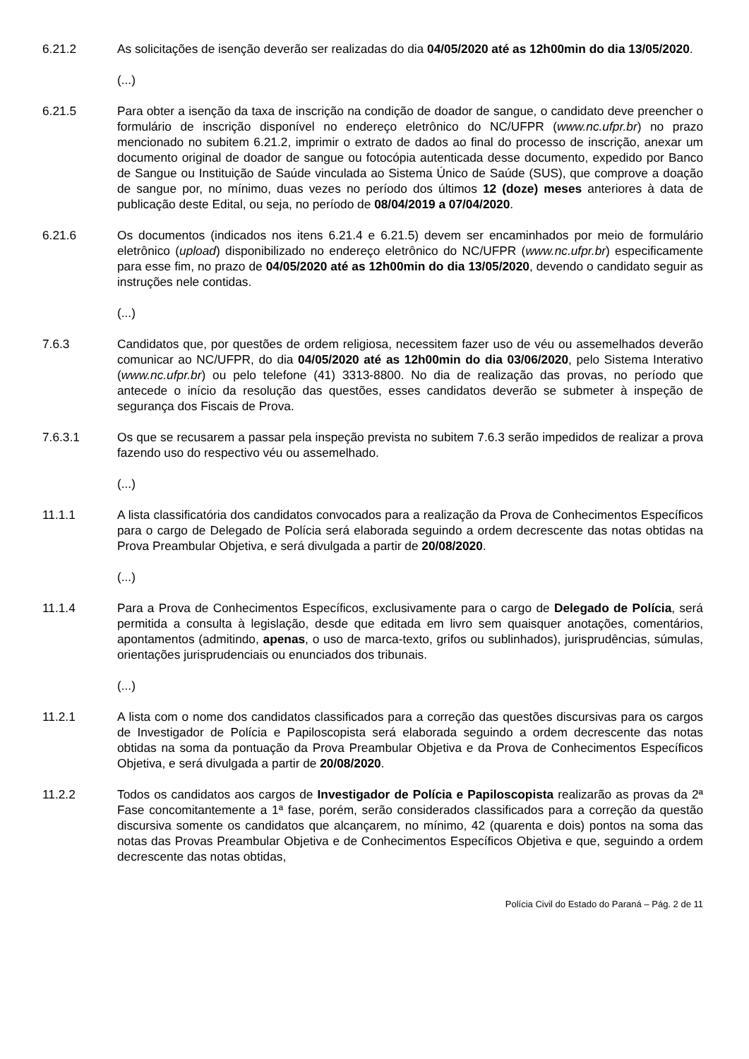6.21.2 As solicitações de isenção deverão ser realizadas do dia 04/05/2020 até as 12h00min do dia 13/05/2020.
(...)
6.21.5 Para obter a isenção da taxa de inscrição na condição de doador de sangue, o candidato deve preencher o formulário de inscrição disponível no endereço eletrônico do NC/UFPR (www.nc.ufpr.br) no prazo mencionado no subitem 6.21.2, imprimir o extrato de dados ao final do processo de inscrição, anexar um documento original de doador de sangue ou fotocópia autenticada desse documento, expedido por Banco de Sangue ou Instituição de Saúde vinculada ao Sistema Único de Saúde (SUS), que comprove a doação de sangue por, no mínimo, duas vezes no período dos últimos 12 (doze) meses anteriores à data de publicação deste Edital, ou seja, no período de 08/04/2019 a 07/04/2020.
6.21.6 Os documentos (indicados nos itens 6.21.4 e 6.21.5) devem ser encaminhados por meio de formulário eletrônico (upload) disponibilizado no endereço eletrônico do NC/UFPR (www.nc.ufpr.br) especificamente para esse fim, no prazo de 04/05/2020 até as 12h00min do dia 13/05/2020, devendo o candidato seguir as instruções nele contidas.
(...)
7.6.3 Candidatos que, por questões de ordem religiosa, necessitem fazer uso de véu ou assemelhados deverão comunicar ao NC/UFPR, do dia 04/05/2020 até as 12h00min do dia 03/06/2020, pelo Sistema Interativo (www.nc.ufpr.br) ou pelo telefone (41) 3313-8800. No dia de realização das provas, no período que antecede o início da resolução das questões, esses candidatos deverão se submeter à inspeção de segurança dos Fiscais de Prova.
7.6.3.1 Os que se recusarem a passar pela inspeção prevista no subitem 7.6.3 serão impedidos de realizar a prova fazendo uso do respectivo véu ou assemelhado.
(...)
11.1.1 A lista classificatória dos candidatos convocados para a realização da Prova de Conhecimentos Específicos para o cargo de Delegado de Polícia será elaborada seguindo a ordem decrescente das notas obtidas na Prova Preambular Objetiva, e será divulgada a partir de 20/08/2020.
(...)
11.1.4 Para a Prova de Conhecimentos Específicos, exclusivamente para o cargo de Delegado de Polícia, será permitida a consulta à legislação, desde que editada em livro sem quaisquer anotações, comentários, apontamentos (admitindo, apenas, o uso de marca-texto, grifos ou sublinhados), jurisprudências, súmulas, orientações jurisprudenciais ou enunciados dos tribunais.
(...)
11.2.1 A lista com o nome dos candidatos classificados para a correção das questões discursivas para os cargos de Investigador de Polícia e Papiloscopista será elaborada seguindo a ordem decrescente das notas obtidas na soma da pontuação da Prova Preambular Objetiva e da Prova de Conhecimentos Específicos Objetiva, e será divulgada a partir de 20/08/2020.
11.2.2 Todos os candidatos aos cargos de Investigador de Polícia e Papiloscopista realizarão as provas da 2ª Fase concomitantemente a 1ª fase, porém, serão considerados classificados para a correção da questão discursiva somente os candidatos que alcançarem, no mínimo, 42 (quarenta e dois) pontos na soma das notas das Provas Preambular Objetiva e de Conhecimentos Específicos Objetiva e que, seguindo a ordem decrescente das notas obtidas,
Polícia Civil do Estado do Paraná – Pág. 2 de 11